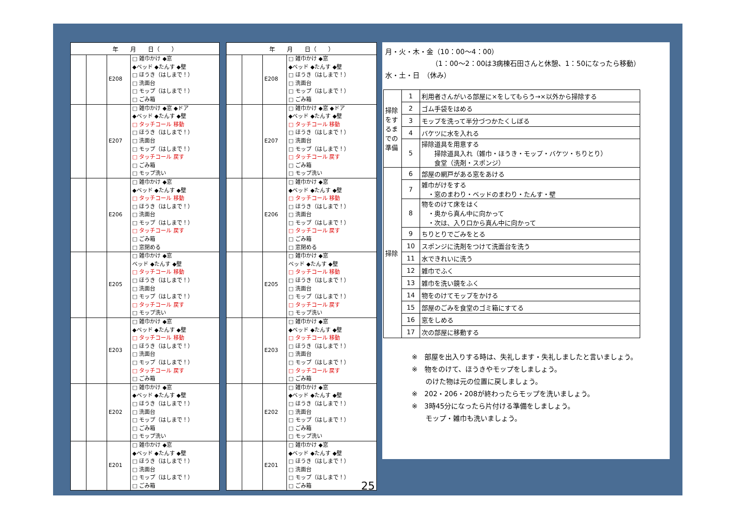| 年 月 日（ ） | | | |
| --- | --- | --- | --- |
| | | E208 | □ 雑巾かけ ◆窓 ◆ベッド ◆たんす ◆壁 □ ほうき（はしまで！） □ 洗面台 □ モップ（はしまで！） □ ごみ箱 |
| | | E207 | □ 雑巾かけ ◆窓 ◆ドア ◆ベッド ◆たんす ◆壁 □ タッチコール 移動 □ ほうき（はしまで！） □ 洗面台 □ モップ（はしまで！） □ タッチコール 戻す □ ごみ箱 □ モップ洗い |
| | | E206 | □ 雑巾かけ ◆窓 ◆ベッド ◆たんす ◆壁 □ タッチコール 移動 □ ほうき（はしまで！） □ 洗面台 □ モップ（はしまで！） □ タッチコール 戻す □ ごみ箱 □ 窓閉める |
| | | E205 | □ 雑巾かけ ◆窓 ベッド ◆たんす ◆壁 □ タッチコール 移動 □ ほうき（はしまで！） □ 洗面台 □ モップ（はしまで！） □ タッチコール 戻す □ モップ洗い |
| | | E203 | □ 雑巾かけ ◆窓 ◆ベッド ◆たんす ◆壁 □ タッチコール 移動 □ ほうき（はしまで！） □ 洗面台 □ モップ（はしまで！） □ タッチコール 戻す □ ごみ箱 |
| | | E202 | □ 雑巾かけ ◆窓 ◆ベッド ◆たんす ◆壁 □ ほうき（はしまで！） □ 洗面台 □ モップ（はしまで！） □ ごみ箱 □ モップ洗い |
| | | E201 | □ 雑巾かけ ◆窓 ◆ベッド ◆たんす ◆壁 □ ほうき（はしまで！） □ 洗面台 □ モップ（はしまで！） □ ごみ箱 |
| 年 月 日（ ） | | | |
| --- | --- | --- | --- |
| | | E208 | □ 雑巾かけ ◆窓 ◆ベッド ◆たんす ◆壁 □ ほうき（はしまで！） □ 洗面台 □ モップ（はしまで！） □ ごみ箱 |
| | | E207 | □ 雑巾かけ ◆窓 ◆ドア ◆ベッド ◆たんす ◆壁 □ タッチコール 移動 □ ほうき（はしまで！） □ 洗面台 □ モップ（はしまで！） □ タッチコール 戻す □ ごみ箱 □ モップ洗い |
| | | E206 | □ 雑巾かけ ◆窓 ◆ベッド ◆たんす ◆壁 □ タッチコール 移動 □ ほうき（はしまで！） □ 洗面台 □ モップ（はしまで！） □ タッチコール 戻す □ ごみ箱 □ 窓閉める |
| | | E205 | □ 雑巾かけ ◆窓 ベッド ◆たんす ◆壁 □ タッチコール 移動 □ ほうき（はしまで！） □ 洗面台 □ モップ（はしまで！） □ タッチコール 戻す □ モップ洗い |
| | | E203 | □ 雑巾かけ ◆窓 ◆ベッド ◆たんす ◆壁 □ タッチコール 移動 □ ほうき（はしまで！） □ 洗面台 □ モップ（はしまで！） □ タッチコール 戻す □ ごみ箱 |
| | | E202 | □ 雑巾かけ ◆窓 ◆ベッド ◆たんす ◆壁 □ ほうき（はしまで！） □ 洗面台 □ モップ（はしまで！） □ ごみ箱 □ モップ洗い |
| | | E201 | □ 雑巾かけ ◆窓 ◆ベッド ◆たんす ◆壁 □ ほうき（はしまで！） □ 洗面台 □ モップ（はしまで！） □ ごみ箱 25 |
月・火・木・金（10：00～4：00）
（1：00～2：00は3病棟石田さんと休憩、1：50になったら移動）
水・土・日　（休み）
| 掃除をするまでの準備 | 1 | 利用者さんがいる部屋に×をしてもらう→×以外から掃除する |
| | 2 | ゴム手袋をはめる |
| | 3 | モップを洗って半分づつかたくしぼる |
| | 4 | バケツに水を入れる |
| | 5 | 掃除道具を用意する 掃除道具入れ（雑巾・ほうき・モップ・バケツ・ちりとり） 食堂（洗剤・スポンジ） |
| 掃除 | 6 | 部屋の網戸がある窓をあける |
| | 7 | 雑巾がけをする ・窓のまわり・ベッドのまわり・たんす・壁 |
| | 8 | 物をのけて床をはく ・奥から真ん中に向かって ・次は、入り口から真ん中に向かって |
| | 9 | ちりとりでごみをとる |
| | 10 | スポンジに洗剤をつけて洗面台を洗う |
| | 11 | 水できれいに洗う |
| | 12 | 雑巾でふく |
| | 13 | 雑巾を洗い鏡をふく |
| | 14 | 物をのけてモップをかける |
| | 15 | 部屋のごみを食堂のゴミ箱にすてる |
| | 16 | 窓をしめる |
| | 17 | 次の部屋に移動する |
※　部屋を出入りする時は、失礼します・失礼しましたと言いましょう。
※　物をのけて、ほうきやモップをしましょう。
　　のけた物は元の位置に戻しましょう。
※　202・206・208が終わったらモップを洗いましょう。
※　3時45分になったら片付ける準備をしましょう。
　　モップ・雑巾も洗いましょう。